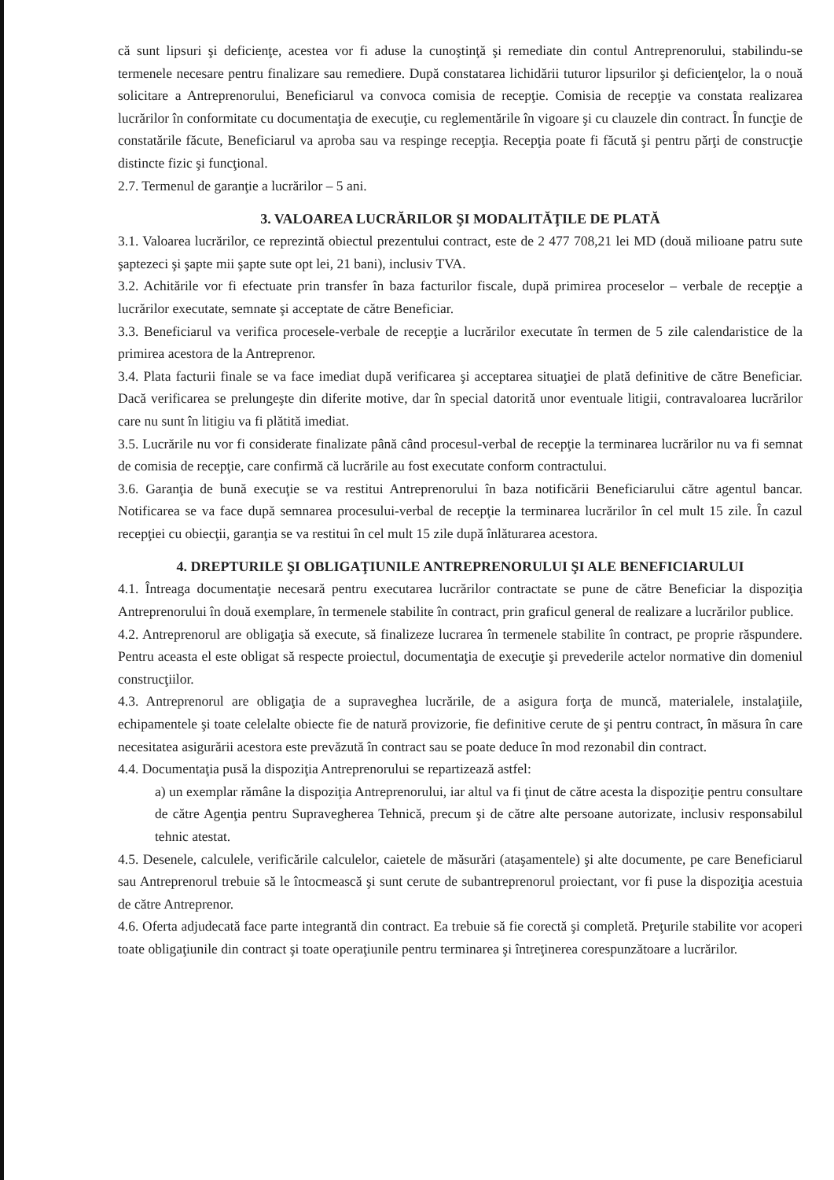că sunt lipsuri şi deficienţe, acestea vor fi aduse la cunoştinţă şi remediate din contul Antreprenorului, stabilindu-se termenele necesare pentru finalizare sau remediere. După constatarea lichidării tuturor lipsurilor şi deficienţelor, la o nouă solicitare a Antreprenorului, Beneficiarul va convoca comisia de recepţie. Comisia de recepţie va constata realizarea lucrărilor în conformitate cu documentaţia de execuţie, cu reglementările în vigoare şi cu clauzele din contract. În funcţie de constatările făcute, Beneficiarul va aproba sau va respinge recepţia. Recepţia poate fi făcută şi pentru părţi de construcţie distincte fizic şi funcţional.
2.7. Termenul de garanţie a lucrărilor – 5 ani.
3. VALOAREA LUCRĂRILOR ŞI MODALITĂŢILE DE PLATĂ
3.1. Valoarea lucrărilor, ce reprezintă obiectul prezentului contract, este de 2 477 708,21 lei MD (două milioane patru sute şaptezeci şi şapte mii şapte sute opt lei, 21 bani), inclusiv TVA.
3.2. Achitările vor fi efectuate prin transfer în baza facturilor fiscale, după primirea proceselor – verbale de recepţie a lucrărilor executate, semnate şi acceptate de către Beneficiar.
3.3. Beneficiarul va verifica procesele-verbale de recepţie a lucrărilor executate în termen de 5 zile calendaristice de la primirea acestora de la Antreprenor.
3.4. Plata facturii finale se va face imediat după verificarea şi acceptarea situaţiei de plată definitive de către Beneficiar. Dacă verificarea se prelungeşte din diferite motive, dar în special datorită unor eventuale litigii, contravaloarea lucrărilor care nu sunt în litigiu va fi plătită imediat.
3.5. Lucrările nu vor fi considerate finalizate până când procesul-verbal de recepţie la terminarea lucrărilor nu va fi semnat de comisia de recepţie, care confirmă că lucrările au fost executate conform contractului.
3.6. Garanţia de bună execuţie se va restitui Antreprenorului în baza notificării Beneficiarului către agentul bancar. Notificarea se va face după semnarea procesului-verbal de recepţie la terminarea lucrărilor în cel mult 15 zile. În cazul recepţiei cu obiecţii, garanţia se va restitui în cel mult 15 zile după înlăturarea acestora.
4. DREPTURILE ŞI OBLIGAŢIUNILE ANTREPRENORULUI ŞI ALE BENEFICIARULUI
4.1. Întreaga documentaţie necesară pentru executarea lucrărilor contractate se pune de către Beneficiar la dispoziţia Antreprenorului în două exemplare, în termenele stabilite în contract, prin graficul general de realizare a lucrărilor publice.
4.2. Antreprenorul are obligaţia să execute, să finalizeze lucrarea în termenele stabilite în contract, pe proprie răspundere. Pentru aceasta el este obligat să respecte proiectul, documentaţia de execuţie şi prevederile actelor normative din domeniul construcţiilor.
4.3. Antreprenorul are obligaţia de a supraveghea lucrările, de a asigura forţa de muncă, materialele, instalaţiile, echipamentele şi toate celelalte obiecte fie de natură provizorie, fie definitive cerute de şi pentru contract, în măsura în care necesitatea asigurării acestora este prevăzută în contract sau se poate deduce în mod rezonabil din contract.
4.4. Documentaţia pusă la dispoziţia Antreprenorului se repartizează astfel:
a) un exemplar rămâne la dispoziţia Antreprenorului, iar altul va fi ţinut de către acesta la dispoziţie pentru consultare de către Agenţia pentru Supravegherea Tehnică, precum şi de către alte persoane autorizate, inclusiv responsabilul tehnic atestat.
4.5. Desenele, calculele, verificările calculelor, caietele de măsurări (ataşamentele) şi alte documente, pe care Beneficiarul sau Antreprenorul trebuie să le întocmească şi sunt cerute de subantreprenorul proiectant, vor fi puse la dispoziţia acestuia de către Antreprenor.
4.6. Oferta adjudecată face parte integrantă din contract. Ea trebuie să fie corectă şi completă. Preţurile stabilite vor acoperi toate obligaţiunile din contract şi toate operaţiunile pentru terminarea şi întreţinerea corespunzătoare a lucrărilor.